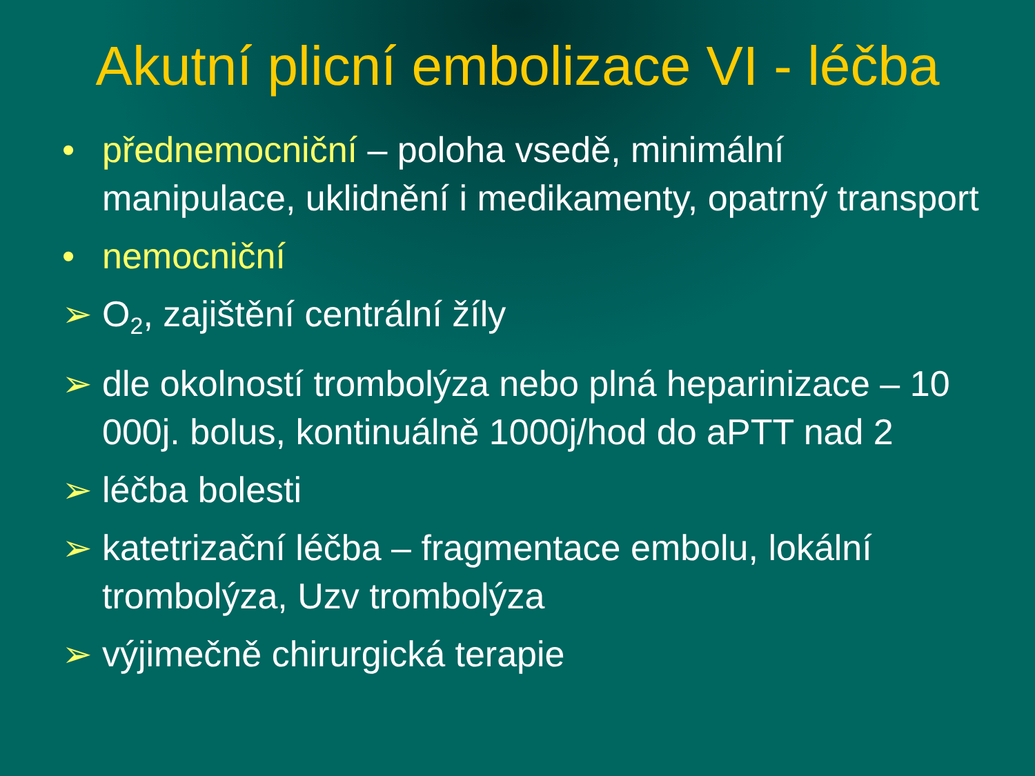Akutní plicní embolizace VI - léčba
• přednemocniční – poloha vsedě, minimální manipulace, uklidnění i medikamenty, opatrný transport
• nemocniční
➢ O<sub>2</sub>, zajištění centrální žíly
➢ dle okolností trombolýza nebo plná heparinizace – 10 000j. bolus, kontinuálně 1000j/hod do aPTT nad 2
➢ léčba bolesti
➢ katetrizační léčba – fragmentace embolu, lokální trombolýza, Uzv trombolýza
➢ výjimečně chirurgická terapie